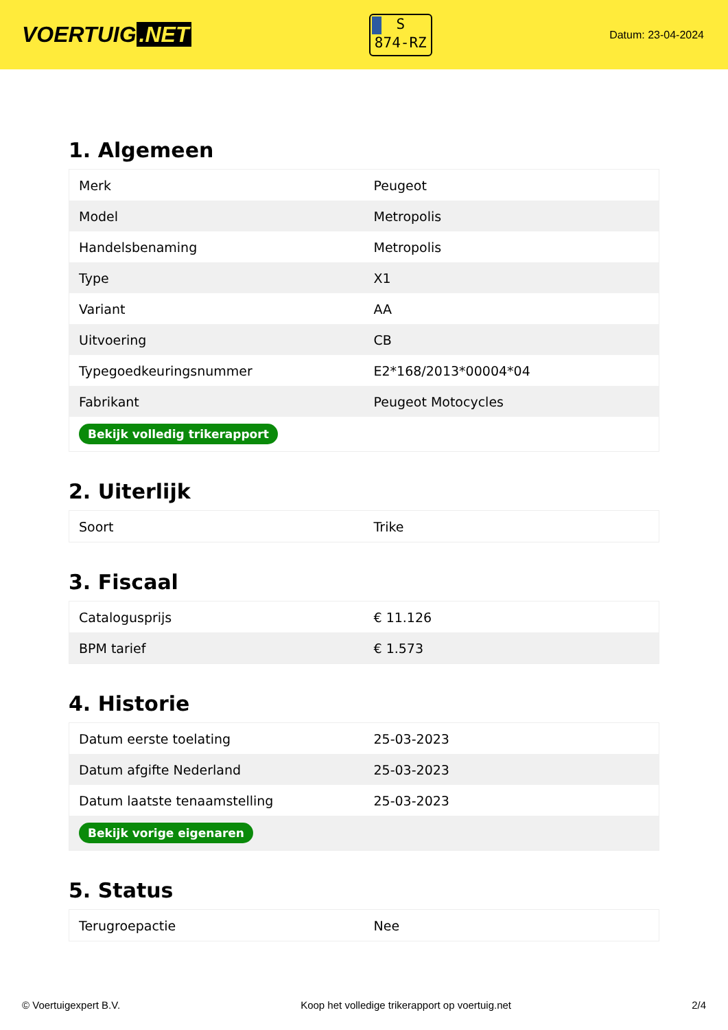VOERTUIG.NET
S
874-RZ
Datum: 23-04-2024
1. Algemeen
| Merk | Peugeot |
| Model | Metropolis |
| Handelsbenaming | Metropolis |
| Type | X1 |
| Variant | AA |
| Uitvoering | CB |
| Typegoedkeuringsnummer | E2*168/2013*00004*04 |
| Fabrikant | Peugeot Motocycles |
| Bekijk volledig trikerapport | |
2. Uiterlijk
| Soort | Trike |
3. Fiscaal
| Catalogusprijs | € 11.126 |
| BPM tarief | € 1.573 |
4. Historie
| Datum eerste toelating | 25-03-2023 |
| Datum afgifte Nederland | 25-03-2023 |
| Datum laatste tenaamstelling | 25-03-2023 |
| Bekijk vorige eigenaren | |
5. Status
| Terugroepactie | Nee |
© Voertuigexpert B.V. Koop het volledige trikerapport op voertuig.net 2/4